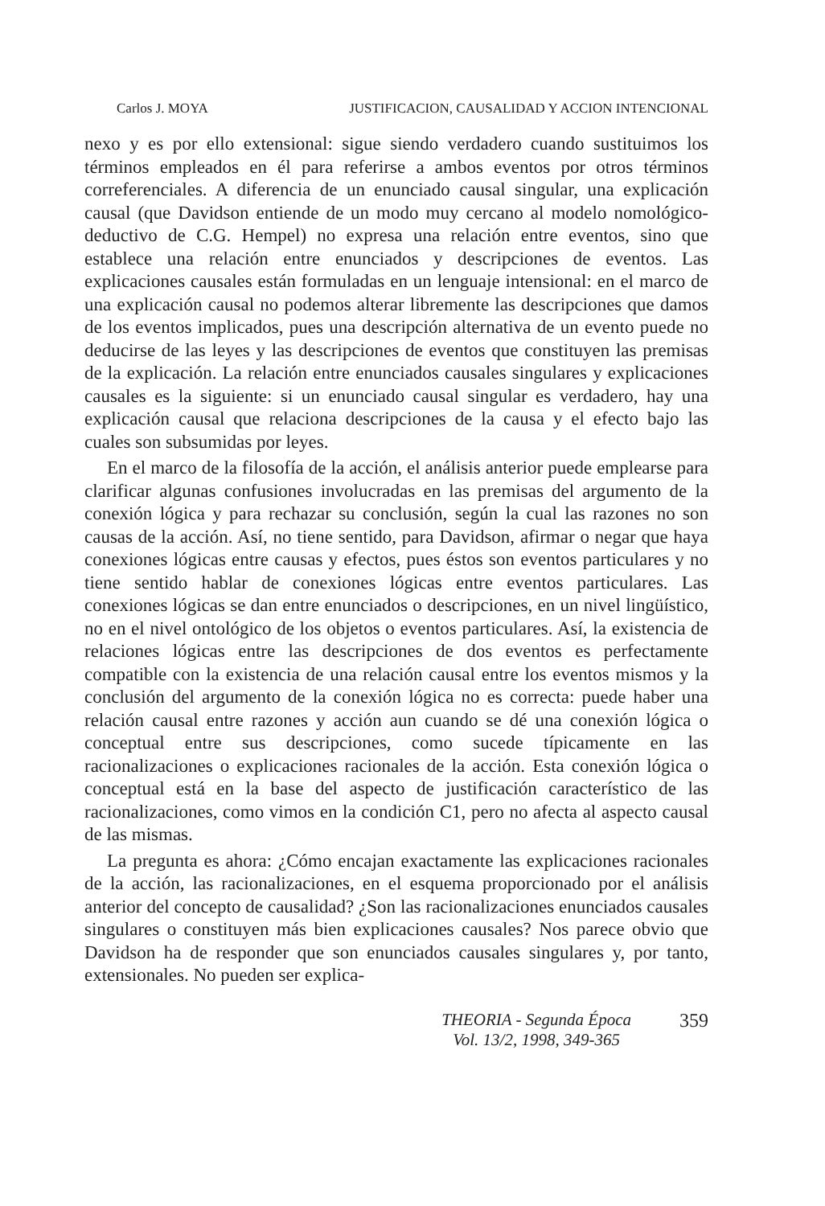Carlos J. MOYA JUSTIFICACION, CAUSALIDAD Y ACCION INTENCIONAL
nexo y es por ello extensional: sigue siendo verdadero cuando sustituimos los términos empleados en él para referirse a ambos eventos por otros términos correferenciales. A diferencia de un enunciado causal singular, una explicación causal (que Davidson entiende de un modo muy cercano al modelo nomológico-deductivo de C.G. Hempel) no expresa una relación entre eventos, sino que establece una relación entre enunciados y descripciones de eventos. Las explicaciones causales están formuladas en un lenguaje intensional: en el marco de una explicación causal no podemos alterar libremente las descripciones que damos de los eventos implicados, pues una descripción alternativa de un evento puede no deducirse de las leyes y las descripciones de eventos que constituyen las premisas de la explicación. La relación entre enunciados causales singulares y explicaciones causales es la siguiente: si un enunciado causal singular es verdadero, hay una explicación causal que relaciona descripciones de la causa y el efecto bajo las cuales son subsumidas por leyes.
En el marco de la filosofía de la acción, el análisis anterior puede emplearse para clarificar algunas confusiones involucradas en las premisas del argumento de la conexión lógica y para rechazar su conclusión, según la cual las razones no son causas de la acción. Así, no tiene sentido, para Davidson, afirmar o negar que haya conexiones lógicas entre causas y efectos, pues éstos son eventos particulares y no tiene sentido hablar de conexiones lógicas entre eventos particulares. Las conexiones lógicas se dan entre enunciados o descripciones, en un nivel lingüístico, no en el nivel ontológico de los objetos o eventos particulares. Así, la existencia de relaciones lógicas entre las descripciones de dos eventos es perfectamente compatible con la existencia de una relación causal entre los eventos mismos y la conclusión del argumento de la conexión lógica no es correcta: puede haber una relación causal entre razones y acción aun cuando se dé una conexión lógica o conceptual entre sus descripciones, como sucede típicamente en las racionalizaciones o explicaciones racionales de la acción. Esta conexión lógica o conceptual está en la base del aspecto de justificación característico de las racionalizaciones, como vimos en la condición C1, pero no afecta al aspecto causal de las mismas.
La pregunta es ahora: ¿Cómo encajan exactamente las explicaciones racionales de la acción, las racionalizaciones, en el esquema proporcionado por el análisis anterior del concepto de causalidad? ¿Son las racionalizaciones enunciados causales singulares o constituyen más bien explicaciones causales? Nos parece obvio que Davidson ha de responder que son enunciados causales singulares y, por tanto, extensionales. No pueden ser explica-
THEORIA - Segunda Época
Vol. 13/2, 1998, 349-365
359